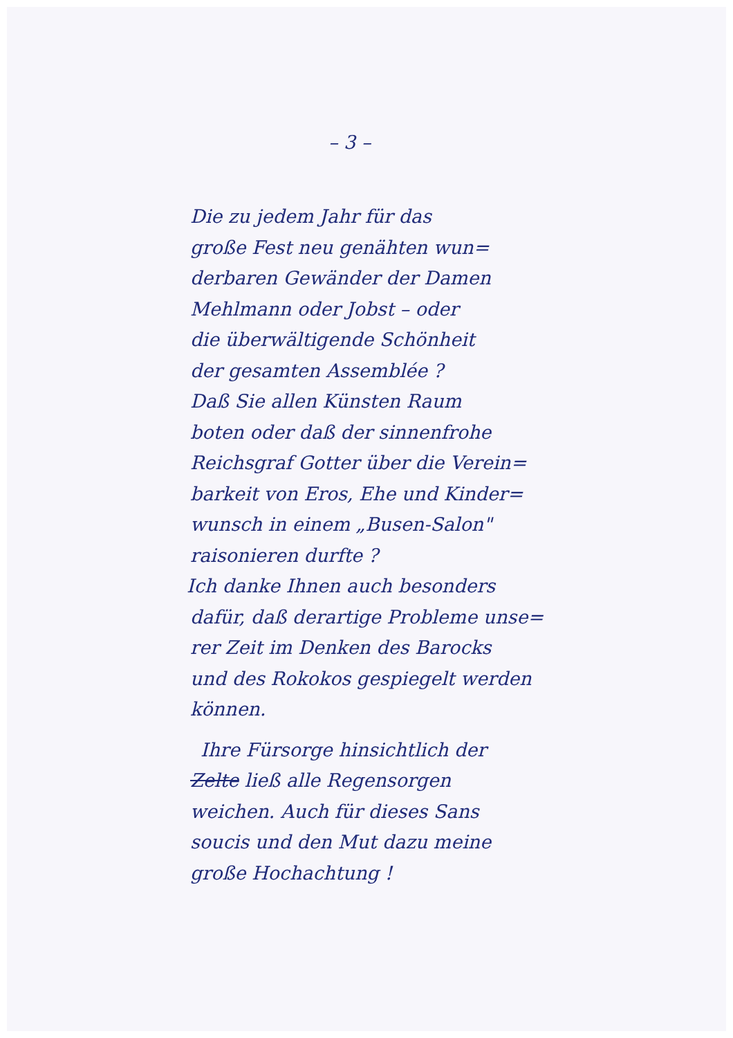– 3 –
Die zu jedem Jahr für das
große Fest neu genähten wun=
derbaren Gewänder der Damen
Mehlmann oder Jobst – oder
die überwältigende Schönheit
der gesamten Assemblée ?
Daß Sie allen Künsten Raum
boten oder daß der sinnenfrohe
Reichsgraf Gotter über die Verein=
barkeit von Eros, Ehe und Kinder=
wunsch in einem „Busen-Salon"
raisonieren durfte ?
Ich danke Ihnen auch besonders
dafür, daß derartige Probleme unse=
rer Zeit im Denken des Barocks
und des Rokokos gespiegelt werden
können.
Ihre Fürsorge hinsichtlich der
Zelte ließ alle Regensorgen
weichen. Auch für dieses Sans
soucis und den Mut dazu meine
große Hochachtung !